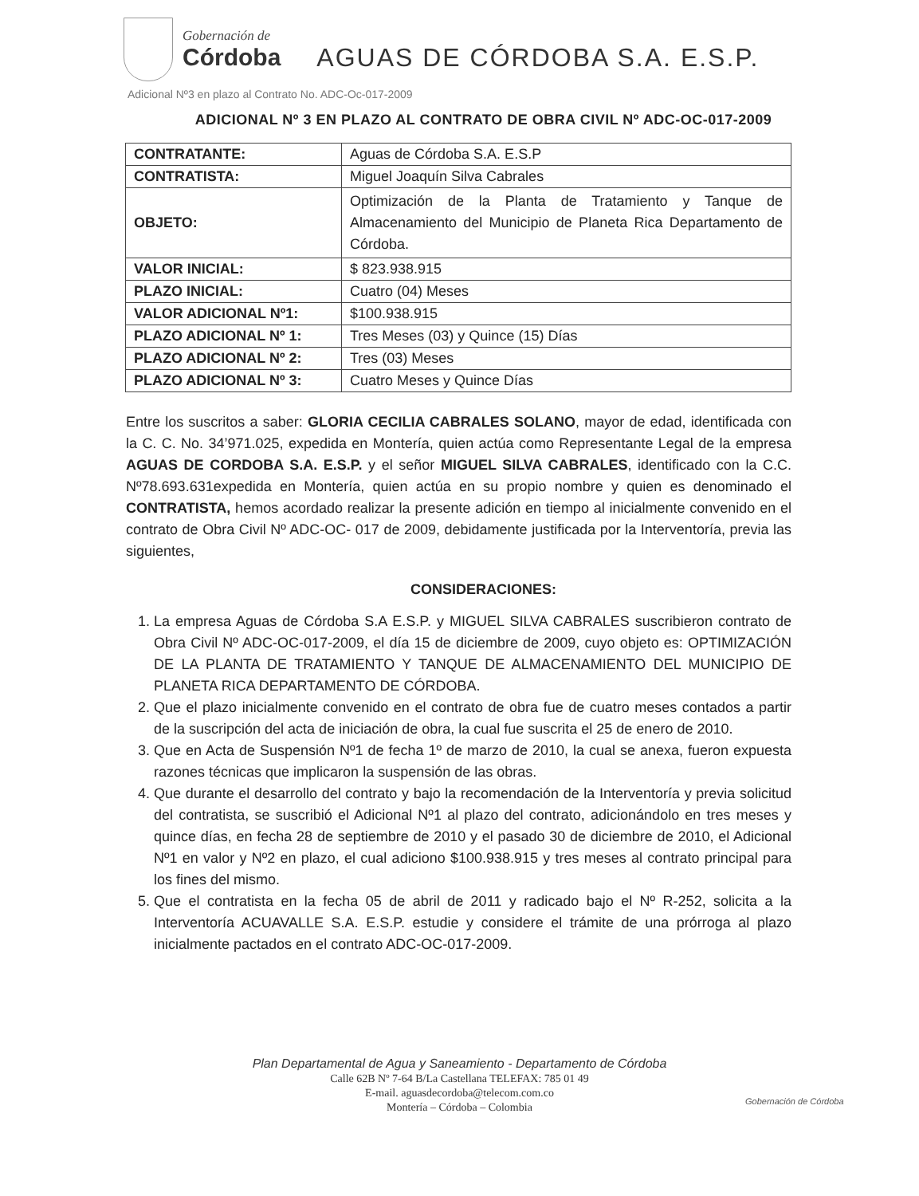Gobernación de
Córdoba
AGUAS DE CÓRDOBA S.A. E.S.P.
Adicional Nº3 en plazo al Contrato No. ADC-Oc-017-2009
ADICIONAL Nº 3 EN PLAZO AL CONTRATO DE OBRA CIVIL Nº ADC-OC-017-2009
| CONTRATANTE: | Aguas de Córdoba S.A. E.S.P |
| CONTRATISTA: | Miguel Joaquín Silva Cabrales |
| OBJETO: | Optimización de la Planta de Tratamiento y Tanque de Almacenamiento del Municipio de Planeta Rica Departamento de Córdoba. |
| VALOR INICIAL: | $ 823.938.915 |
| PLAZO INICIAL: | Cuatro (04) Meses |
| VALOR ADICIONAL Nº1: | $100.938.915 |
| PLAZO ADICIONAL Nº 1: | Tres Meses (03) y Quince (15) Días |
| PLAZO ADICIONAL Nº 2: | Tres (03) Meses |
| PLAZO ADICIONAL Nº 3: | Cuatro Meses y Quince Días |
Entre los suscritos a saber: GLORIA CECILIA CABRALES SOLANO, mayor de edad, identificada con la C. C. No. 34’971.025, expedida en Montería, quien actúa como Representante Legal de la empresa AGUAS DE CORDOBA S.A. E.S.P. y el señor MIGUEL SILVA CABRALES, identificado con la C.C. Nº78.693.631expedida en Montería, quien actúa en su propio nombre y quien es denominado el CONTRATISTA, hemos acordado realizar la presente adición en tiempo al inicialmente convenido en el contrato de Obra Civil Nº ADC-OC- 017 de 2009, debidamente justificada por la Interventoría, previa las siguientes,
CONSIDERACIONES:
1. La empresa Aguas de Córdoba S.A E.S.P. y MIGUEL SILVA CABRALES suscribieron contrato de Obra Civil Nº ADC-OC-017-2009, el día 15 de diciembre de 2009, cuyo objeto es: OPTIMIZACIÓN DE LA PLANTA DE TRATAMIENTO Y TANQUE DE ALMACENAMIENTO DEL MUNICIPIO DE PLANETA RICA DEPARTAMENTO DE CÓRDOBA.
2. Que el plazo inicialmente convenido en el contrato de obra fue de cuatro meses contados a partir de la suscripción del acta de iniciación de obra, la cual fue suscrita el 25 de enero de 2010.
3. Que en Acta de Suspensión Nº1 de fecha 1º de marzo de 2010, la cual se anexa, fueron expuesta razones técnicas que implicaron la suspensión de las obras.
4. Que durante el desarrollo del contrato y bajo la recomendación de la Interventoría y previa solicitud del contratista, se suscribió el Adicional Nº1 al plazo del contrato, adicionándolo en tres meses y quince días, en fecha 28 de septiembre de 2010 y el pasado 30 de diciembre de 2010, el Adicional Nº1 en valor y Nº2 en plazo, el cual adiciono $100.938.915 y tres meses al contrato principal para los fines del mismo.
5. Que el contratista en la fecha 05 de abril de 2011 y radicado bajo el Nº R-252, solicita a la Interventoría ACUAVALLE S.A. E.S.P. estudie y considere el trámite de una prórroga al plazo inicialmente pactados en el contrato ADC-OC-017-2009.
Plan Departamental de Agua y Saneamiento - Departamento de Córdoba
Calle 62B Nº 7-64 B/La Castellana TELEFAX: 785 01 49
E-mail. aguasdecordoba@telecom.com.co
Montería – Córdoba – Colombia
Gobernación de Córdoba